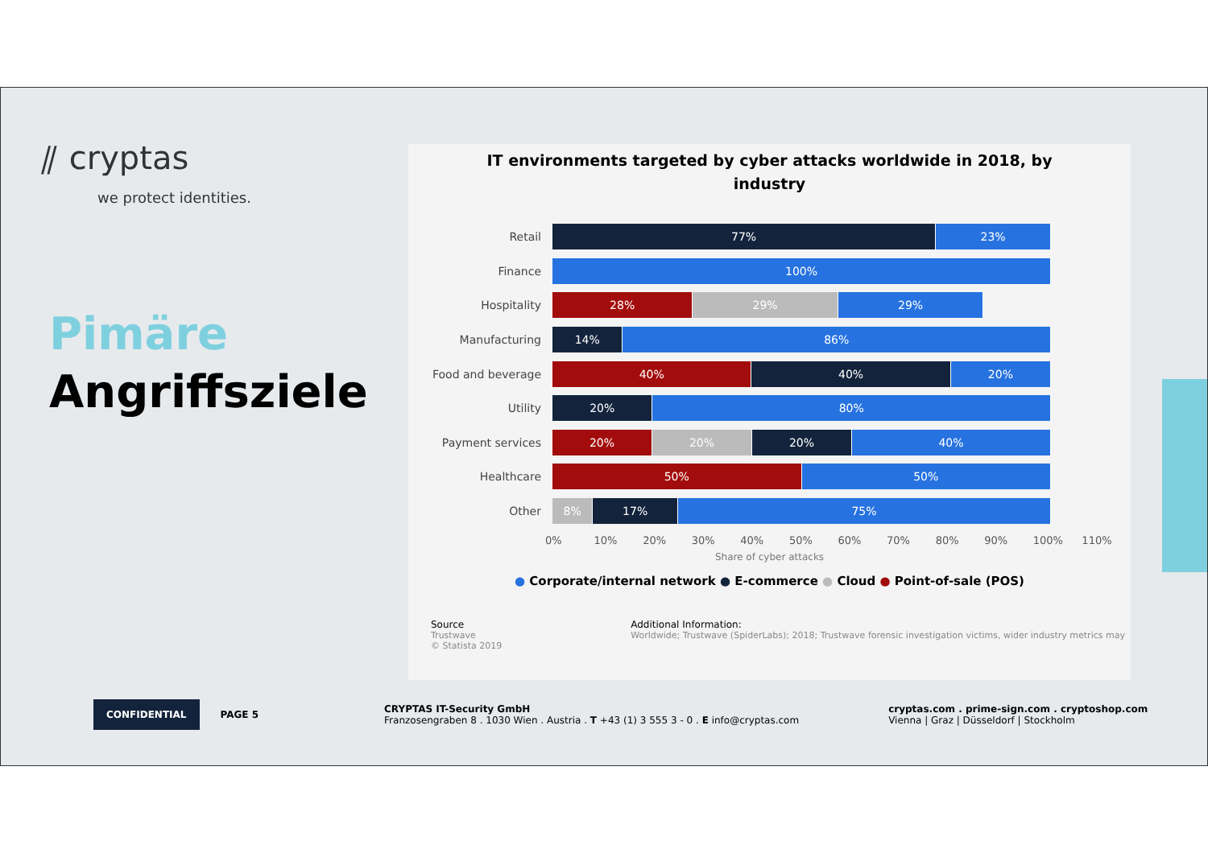⫽ cryptas
we protect identities.
Pimäre
Angriffsziele
IT environments targeted by cyber attacks worldwide in 2018, by industry
Retail
77% 23%
Finance
100%
Hospitality
28% 29% 29%
Manufacturing
14% 86%
Food and beverage
40% 40% 20%
Utility
20% 80%
Payment services
20% 20% 20% 40%
Healthcare
50% 50%
Other
8% 17% 75%
0% 10% 20% 30% 40% 50% 60% 70% 80% 90% 100% 110%
Share of cyber attacks
● Corporate/internal network ● E-commerce ● Cloud ● Point-of-sale (POS)
Source
Trustwave
© Statista 2019
Additional Information:
Worldwide; Trustwave (SpiderLabs); 2018; Trustwave forensic investigation victims, wider industry metrics may
CONFIDENTIAL
PAGE 5
CRYPTAS IT-Security GmbH
Franzosengraben 8 . 1030 Wien . Austria . T +43 (1) 3 555 3 - 0 . E info@cryptas.com
cryptas.com . prime-sign.com . cryptoshop.com
Vienna | Graz | Düsseldorf | Stockholm